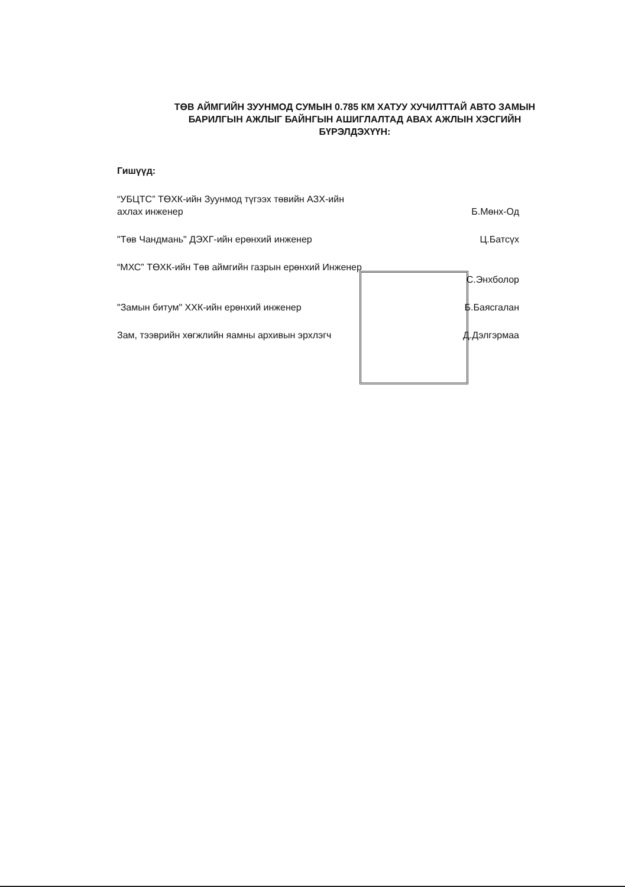ТӨВ АЙМГИЙН ЗУУНМОД СУМЫН 0.785 КМ ХАТУУ ХУЧИЛТТАЙ АВТО ЗАМЫН БАРИЛГЫН АЖЛЫГ БАЙНГЫН АШИГЛАЛТАД АВАХ АЖЛЫН ХЭСГИЙН БҮРЭЛДЭХҮҮН:
Гишүүд:
“УБЦТС” ТӨХК-ийн Зуунмод түгээх төвийн АЗХ-ийн ахлах инженер
Б.Мөнх-Од
"Төв Чандмань" ДЭХГ-ийн ерөнхий инженер Ц.Батсүх
“МХС” ТӨХК-ийн Төв аймгийн газрын ерөнхий Инженер
С.Энхболор
"Замын битум" ХХК-ийн ерөнхий инженер Б.Баясгалан
Зам, тээврийн хөгжлийн яамны архивын эрхлэгч
Д.Дэлгэрмаа